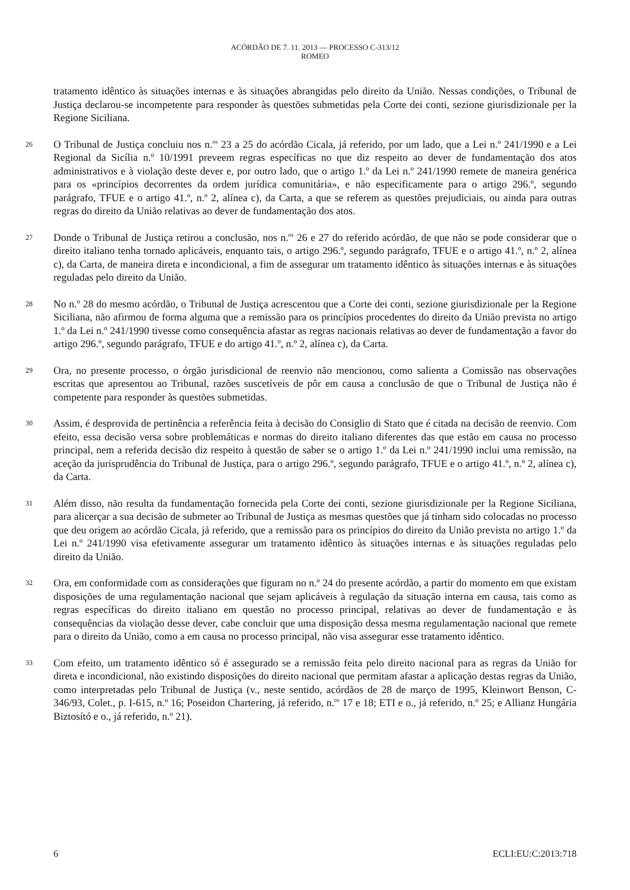ACÓRDÃO DE 7. 11. 2013 — PROCESSO C-313/12
ROMEO
tratamento idêntico às situações internas e às situações abrangidas pelo direito da União. Nessas condições, o Tribunal de Justiça declarou-se incompetente para responder às questões submetidas pela Corte dei conti, sezione giurisdizionale per la Regione Siciliana.
26
O Tribunal de Justiça concluiu nos n.<sup>os</sup> 23 a 25 do acórdão Cicala, já referido, por um lado, que a Lei n.º 241/1990 e a Lei Regional da Sicília n.º 10/1991 preveem regras específicas no que diz respeito ao dever de fundamentação dos atos administrativos e à violação deste dever e, por outro lado, que o artigo 1.º da Lei n.º 241/1990 remete de maneira genérica para os «princípios decorrentes da ordem jurídica comunitária», e não especificamente para o artigo 296.º, segundo parágrafo, TFUE e o artigo 41.º, n.º 2, alínea c), da Carta, a que se referem as questões prejudiciais, ou ainda para outras regras do direito da União relativas ao dever de fundamentação dos atos.
27
Donde o Tribunal de Justiça retirou a conclusão, nos n.<sup>os</sup> 26 e 27 do referido acórdão, de que não se pode considerar que o direito italiano tenha tornado aplicáveis, enquanto tais, o artigo 296.º, segundo parágrafo, TFUE e o artigo 41.º, n.º 2, alínea c), da Carta, de maneira direta e incondicional, a fim de assegurar um tratamento idêntico às situações internas e às situações reguladas pelo direito da União.
28
No n.º 28 do mesmo acórdão, o Tribunal de Justiça acrescentou que a Corte dei conti, sezione giurisdizionale per la Regione Siciliana, não afirmou de forma alguma que a remissão para os princípios procedentes do direito da União prevista no artigo 1.º da Lei n.º 241/1990 tivesse como consequência afastar as regras nacionais relativas ao dever de fundamentação a favor do artigo 296.º, segundo parágrafo, TFUE e do artigo 41.º, n.º 2, alínea c), da Carta.
29
Ora, no presente processo, o órgão jurisdicional de reenvio não mencionou, como salienta a Comissão nas observações escritas que apresentou ao Tribunal, razões suscetíveis de pôr em causa a conclusão de que o Tribunal de Justiça não é competente para responder às questões submetidas.
30
Assim, é desprovida de pertinência a referência feita à decisão do Consiglio di Stato que é citada na decisão de reenvio. Com efeito, essa decisão versa sobre problemáticas e normas do direito italiano diferentes das que estão em causa no processo principal, nem a referida decisão diz respeito à questão de saber se o artigo 1.º da Lei n.º 241/1990 inclui uma remissão, na aceção da jurisprudência do Tribunal de Justiça, para o artigo 296.º, segundo parágrafo, TFUE e o artigo 41.º, n.º 2, alínea c), da Carta.
31
Além disso, não resulta da fundamentação fornecida pela Corte dei conti, sezione giurisdizionale per la Regione Siciliana, para alicerçar a sua decisão de submeter ao Tribunal de Justiça as mesmas questões que já tinham sido colocadas no processo que deu origem ao acórdão Cicala, já referido, que a remissão para os princípios do direito da União prevista no artigo 1.º da Lei n.º 241/1990 visa efetivamente assegurar um tratamento idêntico às situações internas e às situações reguladas pelo direito da União.
32
Ora, em conformidade com as considerações que figuram no n.º 24 do presente acórdão, a partir do momento em que existam disposições de uma regulamentação nacional que sejam aplicáveis à regulação da situação interna em causa, tais como as regras específicas do direito italiano em questão no processo principal, relativas ao dever de fundamentação e às consequências da violação desse dever, cabe concluir que uma disposição dessa mesma regulamentação nacional que remete para o direito da União, como a em causa no processo principal, não visa assegurar esse tratamento idêntico.
33
Com efeito, um tratamento idêntico só é assegurado se a remissão feita pelo direito nacional para as regras da União for direta e incondicional, não existindo disposições do direito nacional que permitam afastar a aplicação destas regras da União, como interpretadas pelo Tribunal de Justiça (v., neste sentido, acórdãos de 28 de março de 1995, Kleinwort Benson, C-346/93, Colet., p. I-615, n.º 16; Poseidon Chartering, já referido, n.<sup>os</sup> 17 e 18; ETI e o., já referido, n.º 25; e Allianz Hungária Biztosító e o., já referido, n.º 21).
6 ECLI:EU:C:2013:718